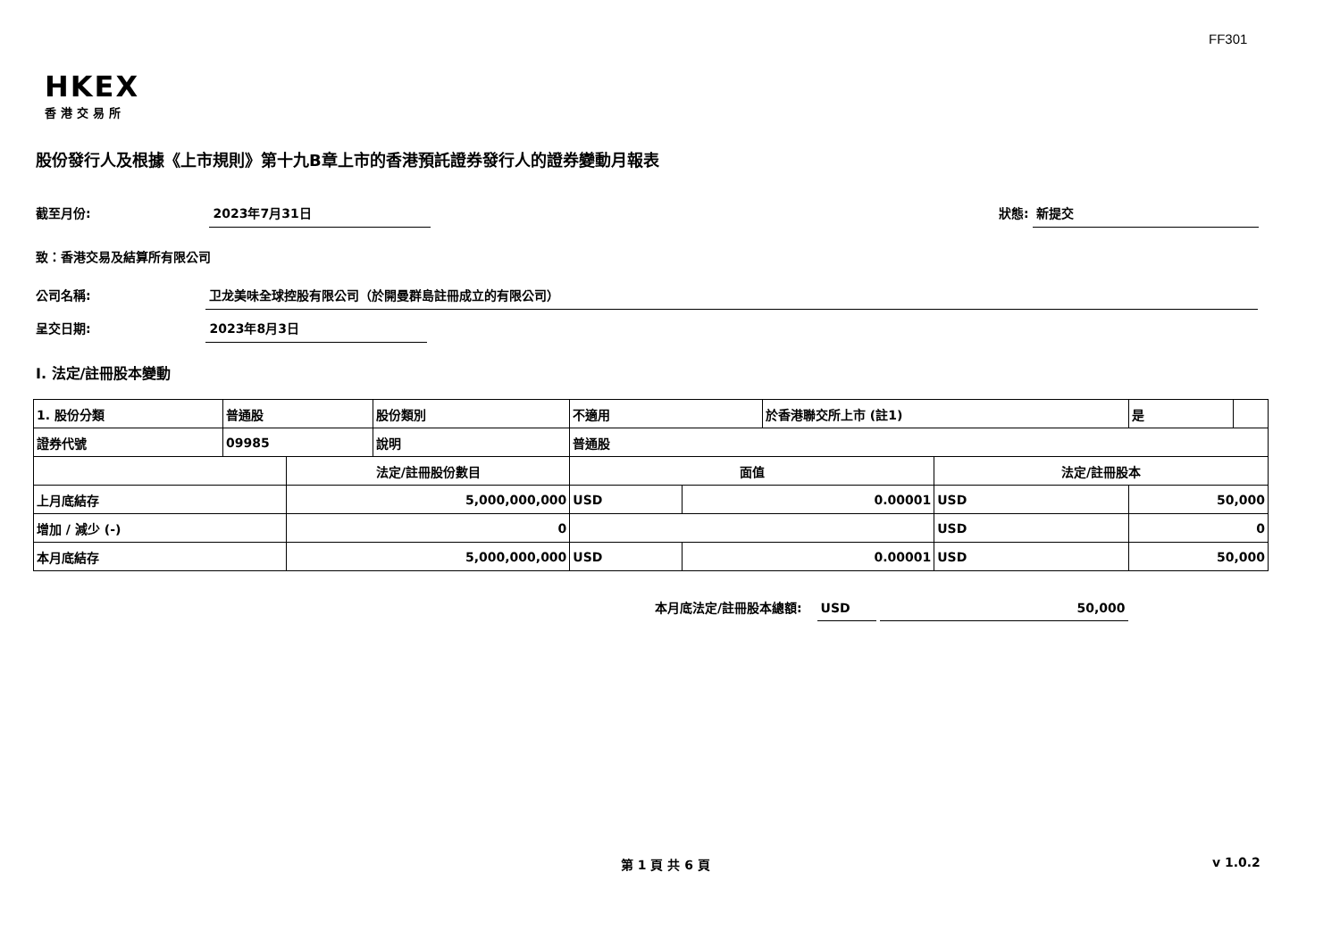FF301
HKEX
香港交易所
股份發行人及根據《上市規則》第十九B章上市的香港預託證券發行人的證券變動月報表
截至月份: 2023年7月31日 狀態: 新提交
致：香港交易及結算所有限公司
公司名稱: 卫龙美味全球控股有限公司（於開曼群島註冊成立的有限公司）
呈交日期: 2023年8月3日
I. 法定/註冊股本變動
| 1. 股份分類 | 普通股 | | 股份類別 | 不適用 | | 於香港聯交所上市 (註1) | | 是 | |
| 證券代號 | 09985 | | 說明 | 普通股 | | | | | |
| | | 法定/註冊股份數目 | | 面值 | | | 法定/註冊股本 | | |
| 上月底結存 | | 5,000,000,000 | | USD | 0.00001 | | USD | 50,000 | |
| 增加 / 減少 (-) | | 0 | | | | | USD | 0 | |
| 本月底結存 | | 5,000,000,000 | | USD | 0.00001 | | USD | 50,000 | |
本月底法定/註冊股本總額: USD 50,000
第 1 頁 共 6 頁 v 1.0.2